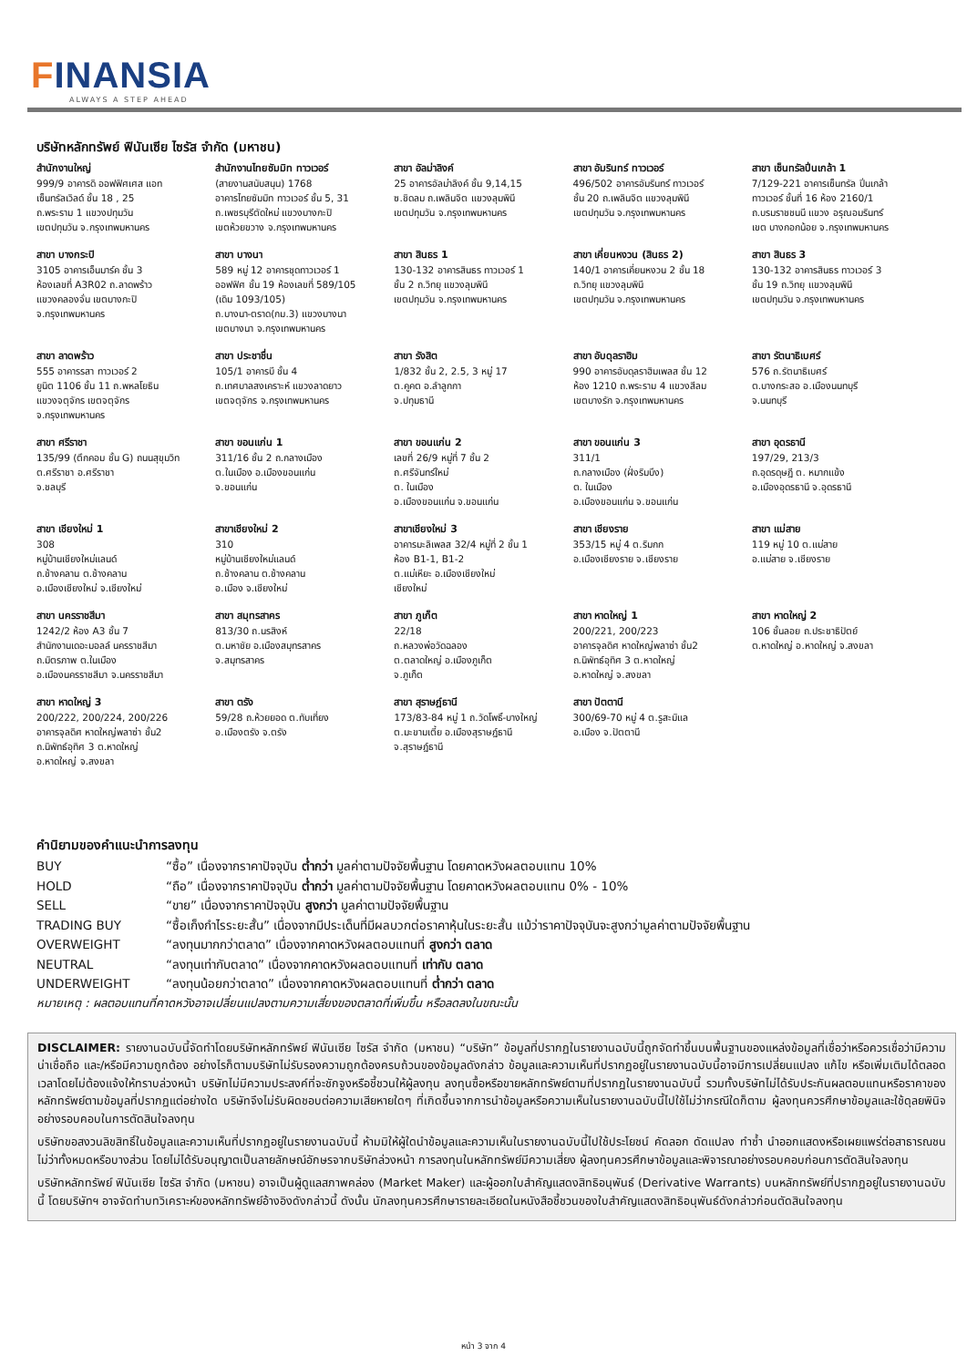FINANSIA
ALWAYS A STEP AHEAD
บริษัทหลักทรัพย์ ฟินันเซีย ไซรัส จำกัด (มหาชน)
สำนักงานใหญ่
999/9 อาคารดิ ออฟฟิศเศส แอท
เซ็นทรัลเวิลด์ ชั้น 18 , 25
ถ.พระราม 1 แขวงปทุมวัน
เขตปทุมวัน จ.กรุงเทพมหานคร
สำนักงานไทยซัมมิท ทาวเวอร์
(สายงานสนับสนุน) 1768
อาคารไทยซัมมิท ทาวเวอร์ ชั้น 5, 31
ถ.เพชรบุรีตัดใหม่ แขวงบางกะปิ
เขตห้วยขวาง จ.กรุงเทพมหานคร
สาขา อัลม่าลิงค์
25 อาคารอัลม่าลิงค์ ชั้น 9,14,15
ซ.ชิดลม ถ.เพลินจิต แขวงลุมพินี
เขตปทุมวัน จ.กรุงเทพมหานคร
สาขา อัมรินทร์ ทาวเวอร์
496/502 อาคารอัมรินทร์ ทาวเวอร์
ชั้น 20 ถ.เพลินจิต แขวงลุมพินี
เขตปทุมวัน จ.กรุงเทพมหานคร
สาขา เซ็นทรัลปิ่นเกล้า 1
7/129-221 อาคารเซ็นทรัล ปิ่นเกล้า
ทาวเวอร์ ชั้นที่ 16 ห้อง 2160/1
ถ.บรมราชชนนี แขวง อรุณอมรินทร์
เขต บางกอกน้อย จ.กรุงเทพมหานคร
สาขา บางกระปิ
3105 อาคารเอ็นมาร์ค ชั้น 3
ห้องเลขที่ A3R02 ถ.ลาดพร้าว
แขวงคลองจั่น เขตบางกะปิ
จ.กรุงเทพมหานคร
สาขา บางนา
589 หมู่ 12 อาคารชุดทาวเวอร์ 1
ออฟฟิศ ชั้น 19 ห้องเลขที่ 589/105
(เดิม 1093/105)
ถ.บางนา-ตราด(กม.3) แขวงบางนา
เขตบางนา จ.กรุงเทพมหานคร
สาขา สินธร 1
130-132 อาคารสินธร ทาวเวอร์ 1
ชั้น 2 ถ.วิทยุ แขวงลุมพินี
เขตปทุมวัน จ.กรุงเทพมหานคร
สาขา เคี่ยนหงวน (สินธร 2)
140/1 อาคารเคี่ยนหงวน 2 ชั้น 18
ถ.วิทยุ แขวงลุมพินี
เขตปทุมวัน จ.กรุงเทพมหานคร
สาขา สินธร 3
130-132 อาคารสินธร ทาวเวอร์ 3
ชั้น 19 ถ.วิทยุ แขวงลุมพินี
เขตปทุมวัน จ.กรุงเทพมหานคร
สาขา ลาดพร้าว
555 อาคารรสา ทาวเวอร์ 2
ยูนิต 1106 ชั้น 11 ถ.พหลโยธิน
แขวงจตุจักร เขตจตุจักร
จ.กรุงเทพมหานคร
สาขา ประชาชื่น
105/1 อาคารบี ชั้น 4
ถ.เทศบาลสงเคราะห์ แขวงลาดยาว
เขตจตุจักร จ.กรุงเทพมหานคร
สาขา รังสิต
1/832 ชั้น 2, 2.5, 3 หมู่ 17
ต.คูคต อ.ลำลูกกา
จ.ปทุมธานี
สาขา อับดุลราฮิม
990 อาคารอับดุลราฮิมเพลส ชั้น 12
ห้อง 1210 ถ.พระราม 4 แขวงสีลม
เขตบางรัก จ.กรุงเทพมหานคร
สาขา รัตนาธิเบศร์
576 ถ.รัตนาธิเบศร์
ต.บางกระสอ อ.เมืองนนทบุรี
จ.นนทบุรี
สาขา ศรีราชา
135/99 (ตึกคอม ชั้น G) ถนนสุขุมวิท
ต.ศรีราชา อ.ศรีราชา
จ.ชลบุรี
สาขา ขอนแก่น 1
311/16 ชั้น 2 ถ.กลางเมือง
ต.ในเมือง อ.เมืองขอนแก่น
จ.ขอนแก่น
สาขา ขอนแก่น 2
เลขที่ 26/9 หมู่ที่ 7 ชั้น 2
ถ.ศรีจันทร์ใหม่
ต. ในเมือง
อ.เมืองขอนแก่น จ.ขอนแก่น
สาขา ขอนแก่น 3
311/1
ถ.กลางเมือง (ฝั่งริมบึง)
ต. ในเมือง
อ.เมืองขอนแก่น จ.ขอนแก่น
สาขา อุดรธานี
197/29, 213/3
ถ.อุดรดุษฎี ต. หมากแข้ง
อ.เมืองอุดรธานี จ.อุดรธานี
สาขา เชียงใหม่ 1
308
หมู่บ้านเชียงใหม่แลนด์
ถ.ช้างคลาน ต.ช้างคลาน
อ.เมืองเชียงใหม่ จ.เชียงใหม่
สาขาเชียงใหม่ 2
310
หมู่บ้านเชียงใหม่แลนด์
ถ.ช้างคลาน ต.ช้างคลาน
อ.เมือง จ.เชียงใหม่
สาขาเชียงใหม่ 3
อาคารมะลิเพลส 32/4 หมู่ที่ 2 ชั้น 1
ห้อง B1-1, B1-2
ต.แม่เหียะ อ.เมืองเชียงใหม่
เชียงใหม่
สาขา เชียงราย
353/15 หมู่ 4 ต.ริมกก
อ.เมืองเชียงราย จ.เชียงราย
สาขา แม่สาย
119 หมู่ 10 ต.แม่สาย
อ.แม่สาย จ.เชียงราย
สาขา นครราชสีมา
1242/2 ห้อง A3 ชั้น 7
สำนักงานเดอะมอลล์ นครราชสีมา
ถ.มิตรภาพ ต.ในเมือง
อ.เมืองนครราชสีมา จ.นครราชสีมา
สาขา สมุทรสาคร
813/30 ถ.นรสิงห์
ต.มหาชัย อ.เมืองสมุทรสาคร
จ.สมุทรสาคร
สาขา ภูเก็ต
22/18
ถ.หลวงพ่อวัดฉลอง
ต.ตลาดใหญ่ อ.เมืองภูเก็ต
จ.ภูเก็ต
สาขา หาดใหญ่ 1
200/221, 200/223
อาคารจุลดิศ หาดใหญ่พลาซ่า ชั้น2
ถ.นิพัทธ์อุทิศ 3 ต.หาดใหญ่
อ.หาดใหญ่ จ.สงขลา
สาขา หาดใหญ่ 2
106 ชั้นลอย ถ.ประชาธิปัตย์
ต.หาดใหญ่ อ.หาดใหญ่ จ.สงขลา
สาขา หาดใหญ่ 3
200/222, 200/224, 200/226
อาคารจุลดิศ หาดใหญ่พลาซ่า ชั้น2
ถ.นิพัทธ์อุทิศ 3 ต.หาดใหญ่
อ.หาดใหญ่ จ.สงขลา
สาขา ตรัง
59/28 ถ.ห้วยยอด ต.ทับเที่ยง
อ.เมืองตรัง จ.ตรัง
สาขา สุราษฎ์ธานี
173/83-84 หมู่ 1 ถ.วัดโพธิ์-บางใหญ่
ต.มะขามเตี้ย อ.เมืองสุราษฎ์ธานี
จ.สุราษฎ์ธานี
สาขา ปัตตานี
300/69-70 หมู่ 4 ต.รูสะมิแล
อ.เมือง จ.ปัตตานี
คำนิยามของคำแนะนำการลงทุน
| BUY | “ซื้อ” เนื่องจากราคาปัจจุบัน ต่ำกว่า มูลค่าตามปัจจัยพื้นฐาน โดยคาดหวังผลตอบแทน 10% |
| HOLD | “ถือ” เนื่องจากราคาปัจจุบัน ต่ำกว่า มูลค่าตามปัจจัยพื้นฐาน โดยคาดหวังผลตอบแทน 0% - 10% |
| SELL | “ขาย” เนื่องจากราคาปัจจุบัน สูงกว่า มูลค่าตามปัจจัยพื้นฐาน |
| TRADING BUY | “ซื้อเก็งกำไรระยะสั้น” เนื่องจากมีประเด็นที่มีผลบวกต่อราคาหุ้นในระยะสั้น แม้ว่าราคาปัจจุบันจะสูงกว่ามูลค่าตามปัจจัยพื้นฐาน |
| OVERWEIGHT | “ลงทุนมากกว่าตลาด” เนื่องจากคาดหวังผลตอบแทนที่ สูงกว่า ตลาด |
| NEUTRAL | “ลงทุนเท่ากับตลาด” เนื่องจากคาดหวังผลตอบแทนที่ เท่ากับ ตลาด |
| UNDERWEIGHT | “ลงทุนน้อยกว่าตลาด” เนื่องจากคาดหวังผลตอบแทนที่ ต่ำกว่า ตลาด |
หมายเหตุ : ผลตอบแทนที่คาดหวังอาจเปลี่ยนแปลงตามความเสี่ยงของตลาดที่เพิ่มขึ้น หรือลดลงในขณะนั้น
DISCLAIMER: รายงานฉบับนี้จัดทำโดยบริษัทหลักทรัพย์ ฟินันเซีย ไซรัส จำกัด (มหาชน) “บริษัท” ข้อมูลที่ปรากฏในรายงานฉบับนี้ถูกจัดทำขึ้นบนพื้นฐานของแหล่งข้อมูลที่เชื่อว่าหรือควรเชื่อว่ามีความน่าเชื่อถือ และ/หรือมีความถูกต้อง อย่างไรก็ตามบริษัทไม่รับรองความถูกต้องครบถ้วนของข้อมูลดังกล่าว ข้อมูลและความเห็นที่ปรากฏอยู่ในรายงานฉบับนี้อาจมีการเปลี่ยนแปลง แก้ไข หรือเพิ่มเติมได้ตลอดเวลาโดยไม่ต้องแจ้งให้ทราบล่วงหน้า บริษัทไม่มีความประสงค์ที่จะชักจูงหรือชี้ชวนให้ผู้ลงทุน ลงทุนซื้อหรือขายหลักทรัพย์ตามที่ปรากฏในรายงานฉบับนี้ รวมทั้งบริษัทไม่ได้รับประกันผลตอบแทนหรือราคาของหลักทรัพย์ตามข้อมูลที่ปรากฏแต่อย่างใด บริษัทจึงไม่รับผิดชอบต่อความเสียหายใดๆ ที่เกิดขึ้นจากการนำข้อมูลหรือความเห็นในรายงานฉบับนี้ไปใช้ไม่ว่ากรณีใดก็ตาม ผู้ลงทุนควรศึกษาข้อมูลและใช้ดุลยพินิจอย่างรอบคอบในการตัดสินใจลงทุน
บริษัทขอสงวนลิขสิทธิ์ในข้อมูลและความเห็นที่ปรากฏอยู่ในรายงานฉบับนี้ ห้ามมิให้ผู้ใดนำข้อมูลและความเห็นในรายงานฉบับนี้ไปใช้ประโยชน์ คัดลอก ดัดแปลง ทำซ้ำ นำออกแสดงหรือเผยแพร่ต่อสาธารณชนไม่ว่าทั้งหมดหรือบางส่วน โดยไม่ได้รับอนุญาตเป็นลายลักษณ์อักษรจากบริษัทล่วงหน้า การลงทุนในหลักทรัพย์มีความเสี่ยง ผู้ลงทุนควรศึกษาข้อมูลและพิจารณาอย่างรอบคอบก่อนการตัดสินใจลงทุน
บริษัทหลักทรัพย์ ฟินันเซีย ไซรัส จำกัด (มหาชน) อาจเป็นผู้ดูแลสภาพคล่อง (Market Maker) และผู้ออกใบสำคัญแสดงสิทธิอนุพันธ์ (Derivative Warrants) บนหลักทรัพย์ที่ปรากฏอยู่ในรายงานฉบับนี้ โดยบริษัทฯ อาจจัดทำบทวิเคราะห์ของหลักทรัพย์อ้างอิงดังกล่าวนี้ ดังนั้น นักลงทุนควรศึกษารายละเอียดในหนังสือชี้ชวนของใบสำคัญแสดงสิทธิอนุพันธ์ดังกล่าวก่อนตัดสินใจลงทุน
หน้า 3 จาก 4